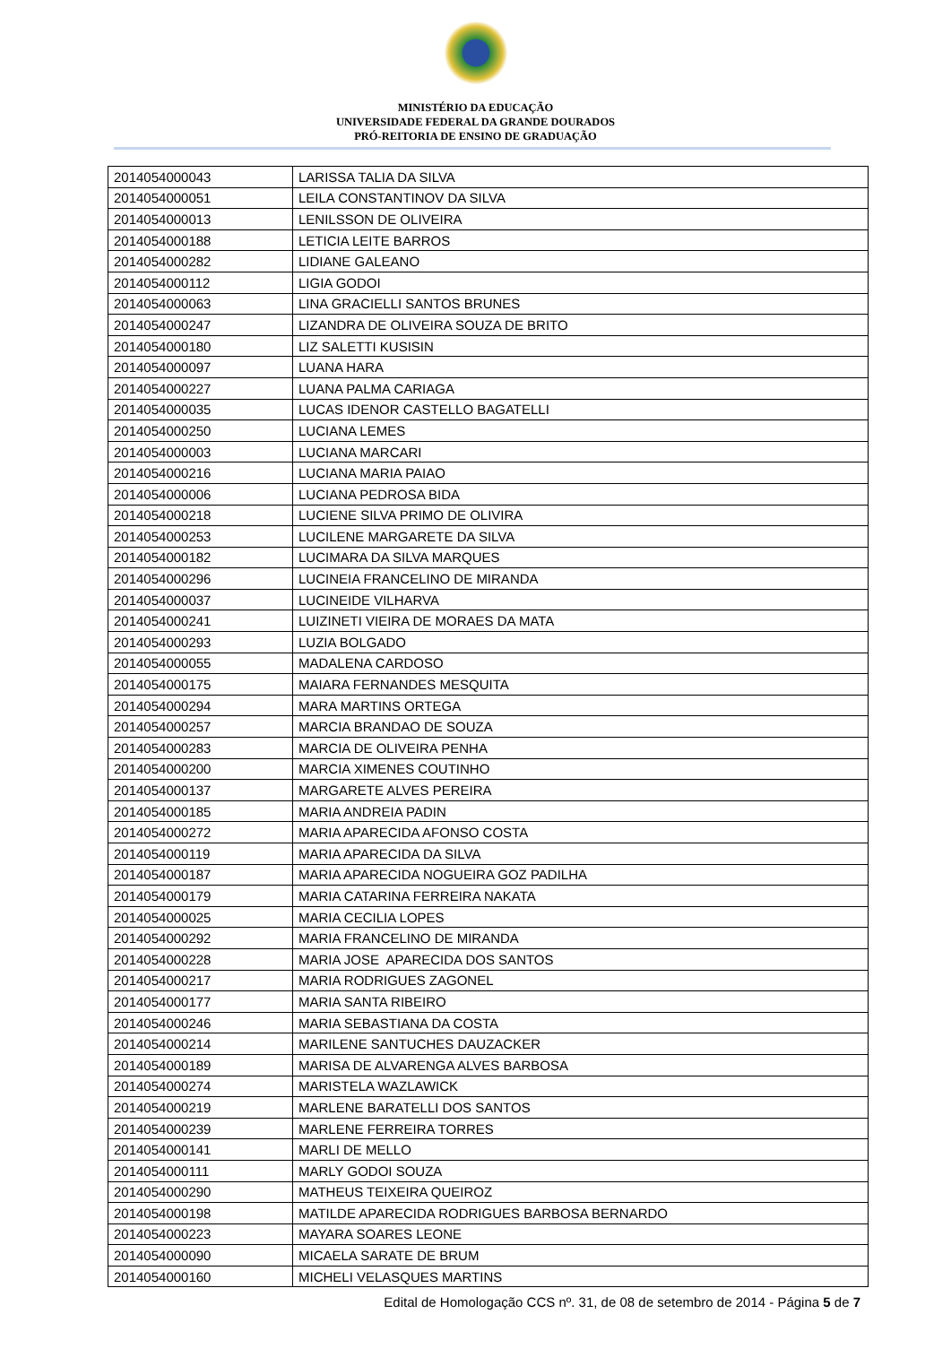MINISTÉRIO DA EDUCAÇÃO
UNIVERSIDADE FEDERAL DA GRANDE DOURADOS
PRÓ-REITORIA DE ENSINO DE GRADUAÇÃO
| 2014054000043 | LARISSA TALIA DA SILVA |
| 2014054000051 | LEILA CONSTANTINOV DA SILVA |
| 2014054000013 | LENILSSON DE OLIVEIRA |
| 2014054000188 | LETICIA LEITE BARROS |
| 2014054000282 | LIDIANE GALEANO |
| 2014054000112 | LIGIA GODOI |
| 2014054000063 | LINA GRACIELLI SANTOS BRUNES |
| 2014054000247 | LIZANDRA DE OLIVEIRA SOUZA DE BRITO |
| 2014054000180 | LIZ SALETTI KUSISIN |
| 2014054000097 | LUANA HARA |
| 2014054000227 | LUANA PALMA CARIAGA |
| 2014054000035 | LUCAS IDENOR CASTELLO BAGATELLI |
| 2014054000250 | LUCIANA LEMES |
| 2014054000003 | LUCIANA MARCARI |
| 2014054000216 | LUCIANA MARIA PAIAO |
| 2014054000006 | LUCIANA PEDROSA BIDA |
| 2014054000218 | LUCIENE SILVA PRIMO DE OLIVIRA |
| 2014054000253 | LUCILENE MARGARETE DA SILVA |
| 2014054000182 | LUCIMARA DA SILVA MARQUES |
| 2014054000296 | LUCINEIA FRANCELINO DE MIRANDA |
| 2014054000037 | LUCINEIDE VILHARVA |
| 2014054000241 | LUIZINETI VIEIRA DE MORAES DA MATA |
| 2014054000293 | LUZIA BOLGADO |
| 2014054000055 | MADALENA CARDOSO |
| 2014054000175 | MAIARA FERNANDES MESQUITA |
| 2014054000294 | MARA MARTINS ORTEGA |
| 2014054000257 | MARCIA BRANDAO DE SOUZA |
| 2014054000283 | MARCIA DE OLIVEIRA PENHA |
| 2014054000200 | MARCIA XIMENES COUTINHO |
| 2014054000137 | MARGARETE ALVES PEREIRA |
| 2014054000185 | MARIA ANDREIA PADIN |
| 2014054000272 | MARIA APARECIDA AFONSO COSTA |
| 2014054000119 | MARIA APARECIDA DA SILVA |
| 2014054000187 | MARIA APARECIDA NOGUEIRA GOZ PADILHA |
| 2014054000179 | MARIA CATARINA FERREIRA NAKATA |
| 2014054000025 | MARIA CECILIA LOPES |
| 2014054000292 | MARIA FRANCELINO DE MIRANDA |
| 2014054000228 | MARIA JOSE APARECIDA DOS SANTOS |
| 2014054000217 | MARIA RODRIGUES ZAGONEL |
| 2014054000177 | MARIA SANTA RIBEIRO |
| 2014054000246 | MARIA SEBASTIANA DA COSTA |
| 2014054000214 | MARILENE SANTUCHES DAUZACKER |
| 2014054000189 | MARISA DE ALVARENGA ALVES BARBOSA |
| 2014054000274 | MARISTELA WAZLAWICK |
| 2014054000219 | MARLENE BARATELLI DOS SANTOS |
| 2014054000239 | MARLENE FERREIRA TORRES |
| 2014054000141 | MARLI DE MELLO |
| 2014054000111 | MARLY GODOI SOUZA |
| 2014054000290 | MATHEUS TEIXEIRA QUEIROZ |
| 2014054000198 | MATILDE APARECIDA RODRIGUES BARBOSA BERNARDO |
| 2014054000223 | MAYARA SOARES LEONE |
| 2014054000090 | MICAELA SARATE DE BRUM |
| 2014054000160 | MICHELI VELASQUES MARTINS |
Edital de Homologação CCS nº. 31, de 08 de setembro de 2014 - Página 5 de 7